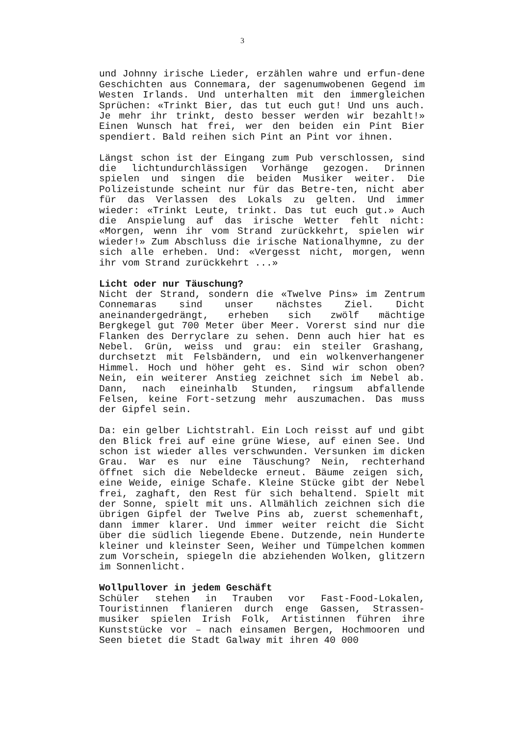3
und Johnny irische Lieder, erzählen wahre und erfun-dene Geschichten aus Connemara, der sagenumwobenen Gegend im Westen Irlands. Und unterhalten mit den immergleichen Sprüchen: «Trinkt Bier, das tut euch gut! Und uns auch. Je mehr ihr trinkt, desto besser werden wir bezahlt!» Einen Wunsch hat frei, wer den beiden ein Pint Bier spendiert. Bald reihen sich Pint an Pint vor ihnen.
Längst schon ist der Eingang zum Pub verschlossen, sind die lichtundurchlässigen Vorhänge gezogen. Drinnen spielen und singen die beiden Musiker weiter. Die Polizeistunde scheint nur für das Betre-ten, nicht aber für das Verlassen des Lokals zu gelten. Und immer wieder: «Trinkt Leute, trinkt. Das tut euch gut.» Auch die Anspielung auf das irische Wetter fehlt nicht: «Morgen, wenn ihr vom Strand zurückkehrt, spielen wir wieder!» Zum Abschluss die irische Nationalhymne, zu der sich alle erheben. Und: «Vergesst nicht, morgen, wenn ihr vom Strand zurückkehrt ...»
Licht oder nur Täuschung?
Nicht der Strand, sondern die «Twelve Pins» im Zentrum Connemaras sind unser nächstes Ziel. Dicht aneinandergedrängt, erheben sich zwölf mächtige Bergkegel gut 700 Meter über Meer. Vorerst sind nur die Flanken des Derryclare zu sehen. Denn auch hier hat es Nebel. Grün, weiss und grau: ein steiler Grashang, durchsetzt mit Felsbändern, und ein wolkenverhangener Himmel. Hoch und höher geht es. Sind wir schon oben? Nein, ein weiterer Anstieg zeichnet sich im Nebel ab. Dann, nach eineinhalb Stunden, ringsum abfallende Felsen, keine Fort-setzung mehr auszumachen. Das muss der Gipfel sein.
Da: ein gelber Lichtstrahl. Ein Loch reisst auf und gibt den Blick frei auf eine grüne Wiese, auf einen See. Und schon ist wieder alles verschwunden. Versunken im dicken Grau. War es nur eine Täuschung? Nein, rechterhand öffnet sich die Nebeldecke erneut. Bäume zeigen sich, eine Weide, einige Schafe. Kleine Stücke gibt der Nebel frei, zaghaft, den Rest für sich behaltend. Spielt mit der Sonne, spielt mit uns. Allmählich zeichnen sich die übrigen Gipfel der Twelve Pins ab, zuerst schemenhaft, dann immer klarer. Und immer weiter reicht die Sicht über die südlich liegende Ebene. Dutzende, nein Hunderte kleiner und kleinster Seen, Weiher und Tümpelchen kommen zum Vorschein, spiegeln die abziehenden Wolken, glitzern im Sonnenlicht.
Wollpullover in jedem Geschäft
Schüler stehen in Trauben vor Fast-Food-Lokalen, Touristinnen flanieren durch enge Gassen, Strassen-musiker spielen Irish Folk, Artistinnen führen ihre Kunststücke vor – nach einsamen Bergen, Hochmooren und Seen bietet die Stadt Galway mit ihren 40 000